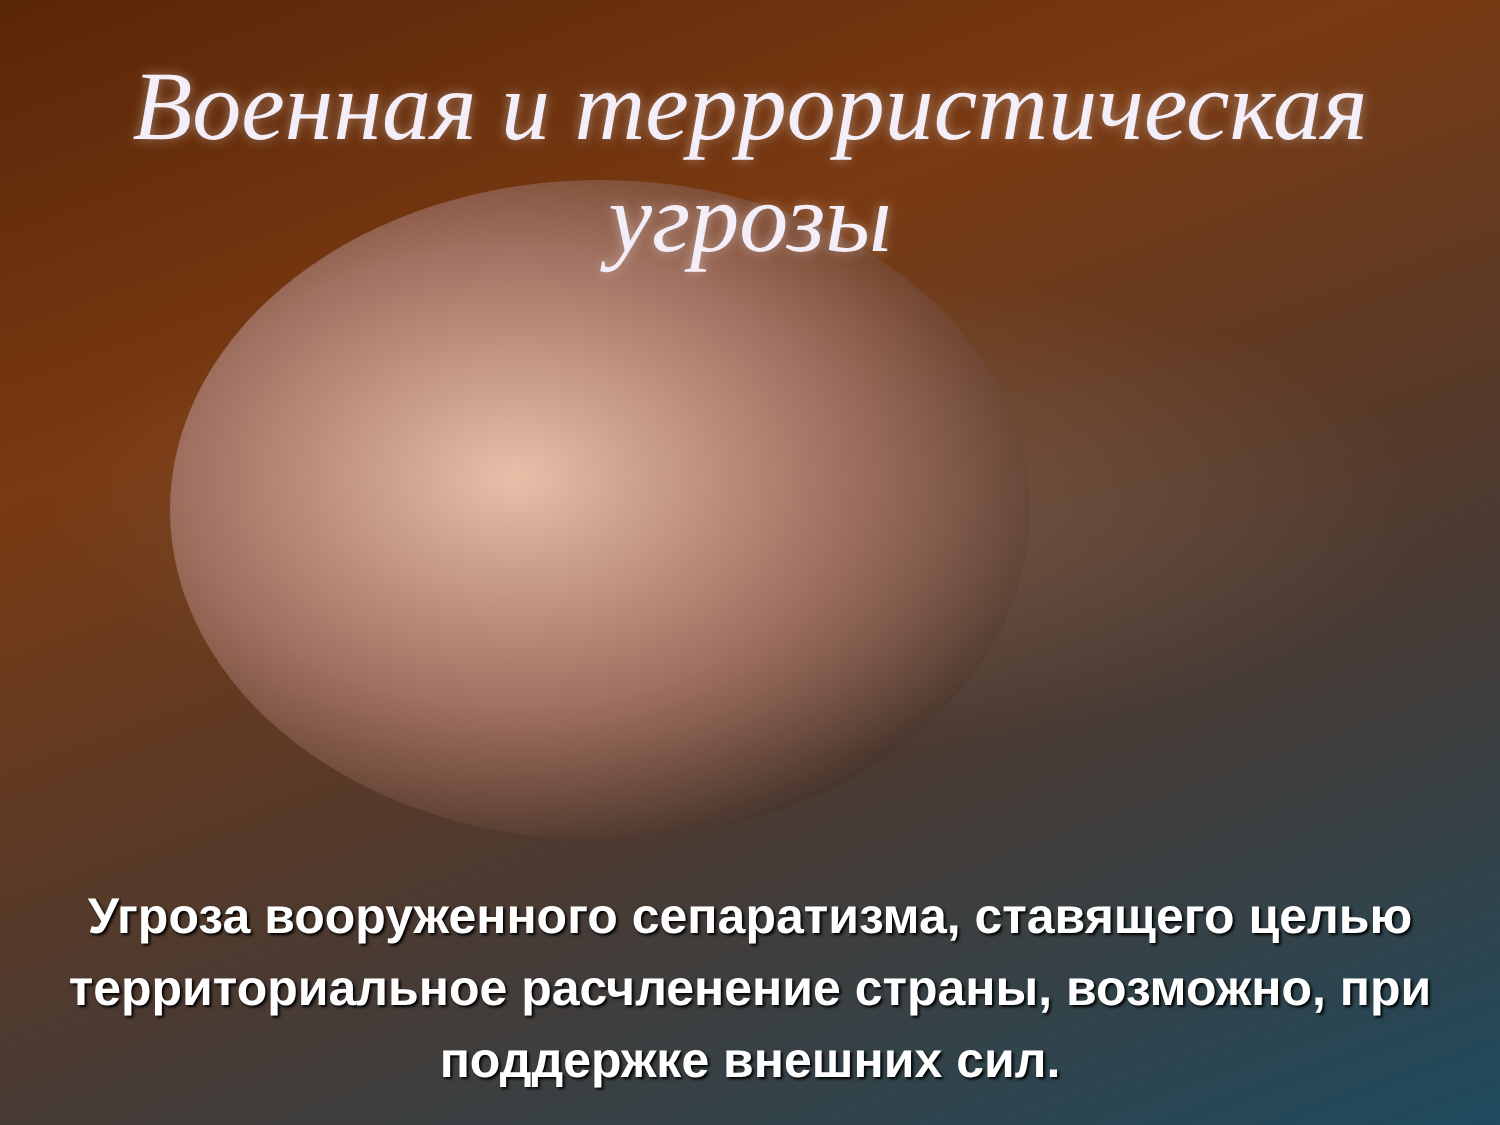Военная и террористическая угрозы
Угроза вооруженного сепаратизма, ставящего целью территориальное расчленение страны, возможно, при поддержке внешних сил.